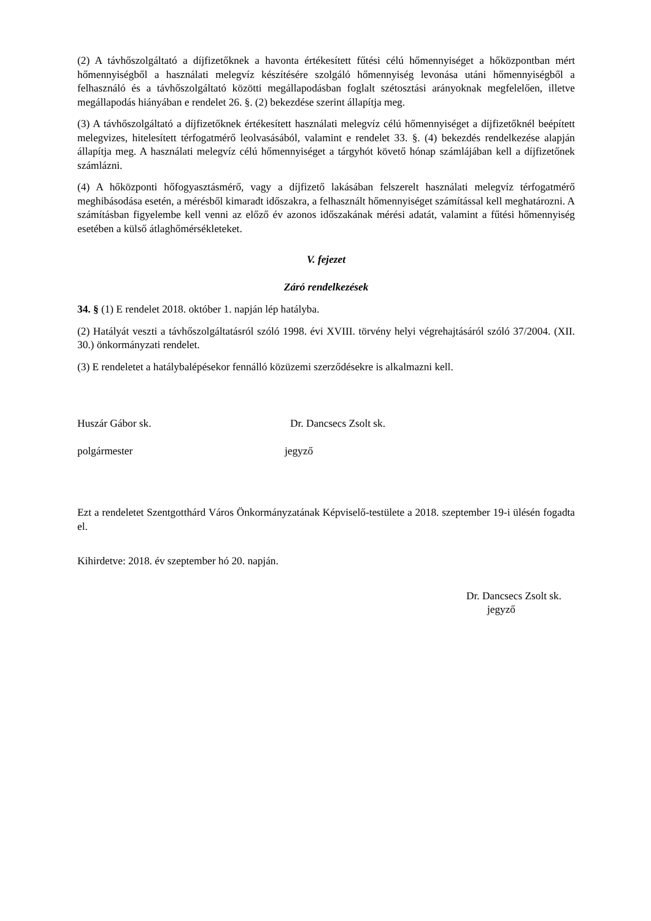(2) A távhőszolgáltató a díjfizetőknek a havonta értékesített fűtési célú hőmennyiséget a hőközpontban mért hőmennyiségből a használati melegvíz készítésére szolgáló hőmennyiség levonása utáni hőmennyiségből a felhasználó és a távhőszolgáltató közötti megállapodásban foglalt szétosztási arányoknak megfelelően, illetve megállapodás hiányában e rendelet 26. §. (2) bekezdése szerint állapítja meg.
(3) A távhőszolgáltató a díjfizetőknek értékesített használati melegvíz célú hőmennyiséget a díjfizetőknél beépített melegvizes, hitelesített térfogatmérő leolvasásából, valamint e rendelet 33. §. (4) bekezdés rendelkezése alapján állapítja meg. A használati melegvíz célú hőmennyiséget a tárgyhót követő hónap számlájában kell a díjfizetőnek számlázni.
(4) A hőközponti hőfogyasztásmérő, vagy a díjfizető lakásában felszerelt használati melegvíz térfogatmérő meghibásodása esetén, a mérésből kimaradt időszakra, a felhasznált hőmennyiséget számítással kell meghatározni. A számításban figyelembe kell venni az előző év azonos időszakának mérési adatát, valamint a fűtési hőmennyiség esetében a külső átlaghőmérsékleteket.
V. fejezet
Záró rendelkezések
34. § (1) E rendelet 2018. október 1. napján lép hatályba.
(2) Hatályát veszti a távhőszolgáltatásról szóló 1998. évi XVIII. törvény helyi végrehajtásáról szóló 37/2004. (XII. 30.) önkormányzati rendelet.
(3) E rendeletet a hatálybalépésekor fennálló közüzemi szerződésekre is alkalmazni kell.
Huszár Gábor sk. Dr. Dancsecs Zsolt sk.
polgármester jegyző
Ezt a rendeletet Szentgotthárd Város Önkormányzatának Képviselő-testülete a 2018. szeptember 19-i ülésén fogadta el.
Kihirdetve: 2018. év szeptember hó 20. napján.
Dr. Dancsecs Zsolt sk.
jegyző